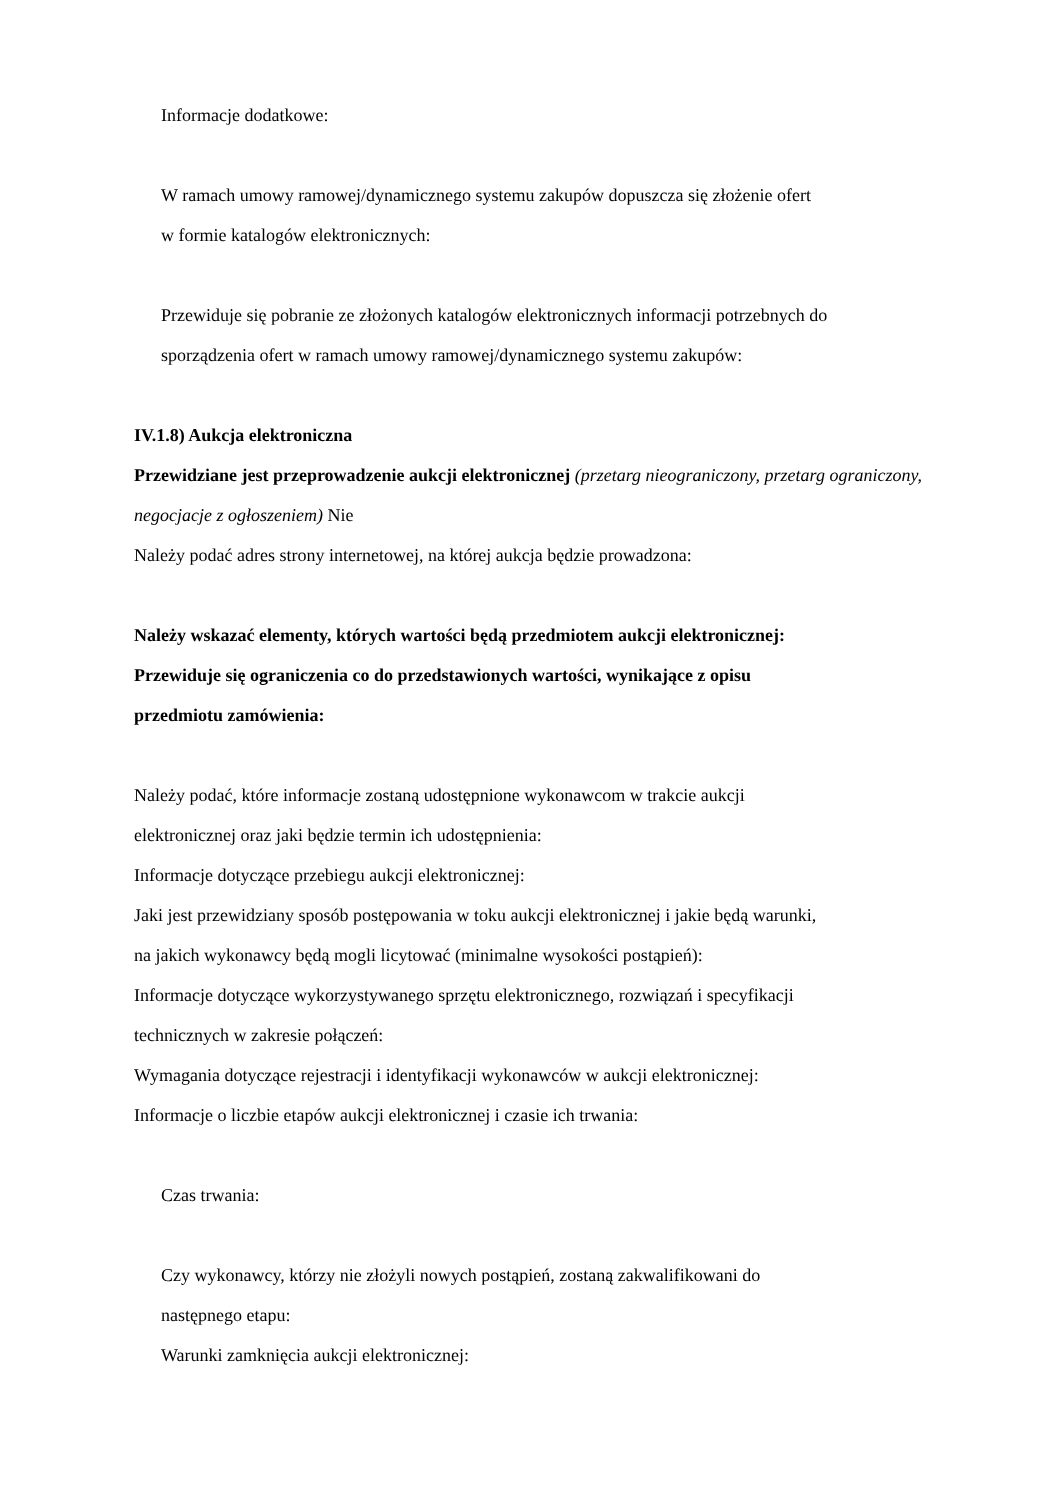Informacje dodatkowe:
W ramach umowy ramowej/dynamicznego systemu zakupów dopuszcza się złożenie ofert
w formie katalogów elektronicznych:
Przewiduje się pobranie ze złożonych katalogów elektronicznych informacji potrzebnych do
sporządzenia ofert w ramach umowy ramowej/dynamicznego systemu zakupów:
IV.1.8) Aukcja elektroniczna
Przewidziane jest przeprowadzenie aukcji elektronicznej (przetarg nieograniczony, przetarg ograniczony, negocjacje z ogłoszeniem) Nie
Należy podać adres strony internetowej, na której aukcja będzie prowadzona:
Należy wskazać elementy, których wartości będą przedmiotem aukcji elektronicznej:
Przewiduje się ograniczenia co do przedstawionych wartości, wynikające z opisu
przedmiotu zamówienia:
Należy podać, które informacje zostaną udostępnione wykonawcom w trakcie aukcji
elektronicznej oraz jaki będzie termin ich udostępnienia:
Informacje dotyczące przebiegu aukcji elektronicznej:
Jaki jest przewidziany sposób postępowania w toku aukcji elektronicznej i jakie będą warunki,
na jakich wykonawcy będą mogli licytować (minimalne wysokości postąpień):
Informacje dotyczące wykorzystywanego sprzętu elektronicznego, rozwiązań i specyfikacji
technicznych w zakresie połączeń:
Wymagania dotyczące rejestracji i identyfikacji wykonawców w aukcji elektronicznej:
Informacje o liczbie etapów aukcji elektronicznej i czasie ich trwania:
Czas trwania:
Czy wykonawcy, którzy nie złożyli nowych postąpień, zostaną zakwalifikowani do
następnego etapu:
Warunki zamknięcia aukcji elektronicznej: